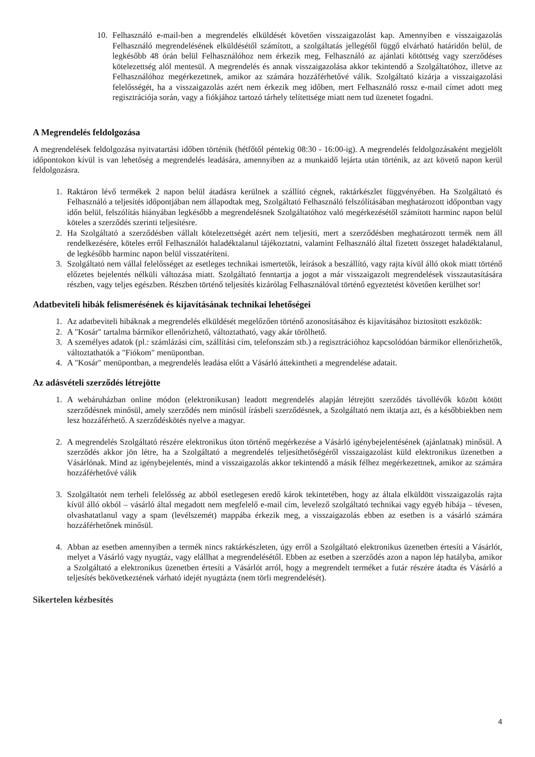10. Felhasználó e-mail-ben a megrendelés elküldését követően visszaigazolást kap. Amennyiben e visszaigazolás Felhasználó megrendelésének elküldésétől számított, a szolgáltatás jellegétől függő elvárható határidőn belül, de legkésőbb 48 órán belül Felhasználóhoz nem érkezik meg, Felhasználó az ajánlati kötöttség vagy szerződéses kötelezettség alól mentesül. A megrendelés és annak visszaigazolása akkor tekintendő a Szolgáltatóhoz, illetve az Felhasználóhoz megérkezettnek, amikor az számára hozzáférhetővé válik. Szolgáltató kizárja a visszaigazolási felelősségét, ha a visszaigazolás azért nem érkezik meg időben, mert Felhasználó rossz e-mail címet adott meg regisztrációja során, vagy a fiókjához tartozó tárhely telítettsége miatt nem tud üzenetet fogadni.
A Megrendelés feldolgozása
A megrendelések feldolgozása nyitvatartási időben történik (hétfőtől péntekig 08:30 - 16:00-ig). A megrendelés feldolgozásaként megjelölt időpontokon kívül is van lehetőség a megrendelés leadására, amennyiben az a munkaidő lejárta után történik, az azt követő napon kerül feldolgozásra.
1. Raktáron lévő termékek 2 napon belül átadásra kerülnek a szállító cégnek, raktárkészlet függvényében. Ha Szolgáltató és Felhasználó a teljesítés időpontjában nem állapodtak meg, Szolgáltató Felhasználó felszólításában meghatározott időpontban vagy időn belül, felszólítás hiányában legkésőbb a megrendelésnek Szolgáltatóhoz való megérkezésétől számított harminc napon belül köteles a szerződés szerinti teljesítésre.
2. Ha Szolgáltató a szerződésben vállalt kötelezettségét azért nem teljesíti, mert a szerződésben meghatározott termék nem áll rendelkezésére, köteles erről Felhasználót haladéktalanul tájékoztatni, valamint Felhasználó által fizetett összeget haladéktalanul, de legkésőbb harminc napon belül visszatéríteni.
3. Szolgáltató nem vállal felelősséget az esetleges technikai ismertetők, leírások a beszállító, vagy rajta kívül álló okok miatt történő előzetes bejelentés nélküli változása miatt. Szolgáltató fenntartja a jogot a már visszaigazolt megrendelések visszautasítására részben, vagy teljes egészben. Részben történő teljesítés kizárólag Felhasználóval történő egyeztetést követően kerülhet sor!
Adatbeviteli hibák felismerésének és kijavításának technikai lehetőségei
1. Az adatbeviteli hibáknak a megrendelés elküldését megelőzően történő azonosításához és kijavításához biztosított eszközök:
2. A "Kosár" tartalma bármikor ellenőrizhető, változtatható, vagy akár törölhető.
3. A személyes adatok (pl.: számlázási cím, szállítási cím, telefonszám stb.) a regisztrációhoz kapcsolódóan bármikor ellenőrizhetők, változtathatók a "Fiókom" menüpontban.
4. A "Kosár" menüpontban, a megrendelés leadása előtt a Vásárló áttekintheti a megrendelése adatait.
Az adásvételi szerződés létrejötte
1. A webáruházban online módon (elektronikusan) leadott megrendelés alapján létrejött szerződés távollévők között kötött szerződésnek minősül, amely szerződés nem minősül írásbeli szerződésnek, a Szolgáltató nem iktatja azt, és a későbbiekben nem lesz hozzáférhető. A szerződéskötés nyelve a magyar.
2. A megrendelés Szolgáltató részére elektronikus úton történő megérkezése a Vásárló igénybejelentésének (ajánlatnak) minősül. A szerződés akkor jön létre, ha a Szolgáltató a megrendelés teljesíthetőségéről visszaigazolást küld elektronikus üzenetben a Vásárlónak. Mind az igénybejelentés, mind a visszaigazolás akkor tekintendő a másik félhez megérkezettnek, amikor az számára hozzáférhetővé válik
3. Szolgáltatót nem terheli felelősség az abból esetlegesen eredő károk tekintetében, hogy az általa elküldött visszaigazolás rajta kívül álló okból – vásárló által megadott nem megfelelő e-mail cím, levelező szolgáltató technikai vagy egyéb hibája – tévesen, olvashatatlanul vagy a spam (levélszemét) mappába érkezik meg, a visszaigazolás ebben az esetben is a vásárló számára hozzáférhetőnek minősül.
4. Abban az esetben amennyiben a termék nincs raktárkészleten, úgy erről a Szolgáltató elektronikus üzenetben értesíti a Vásárlót, melyet a Vásárló vagy nyugtáz, vagy elállhat a megrendelésétől. Ebben az esetben a szerződés azon a napon lép hatályba, amikor a Szolgáltató a elektronikus üzenetben értesíti a Vásárlót arról, hogy a megrendelt terméket a futár részére átadta és Vásárló a teljesítés bekövetkeztének várható idejét nyugtázta (nem törli megrendelését).
Sikertelen kézbesítés
4